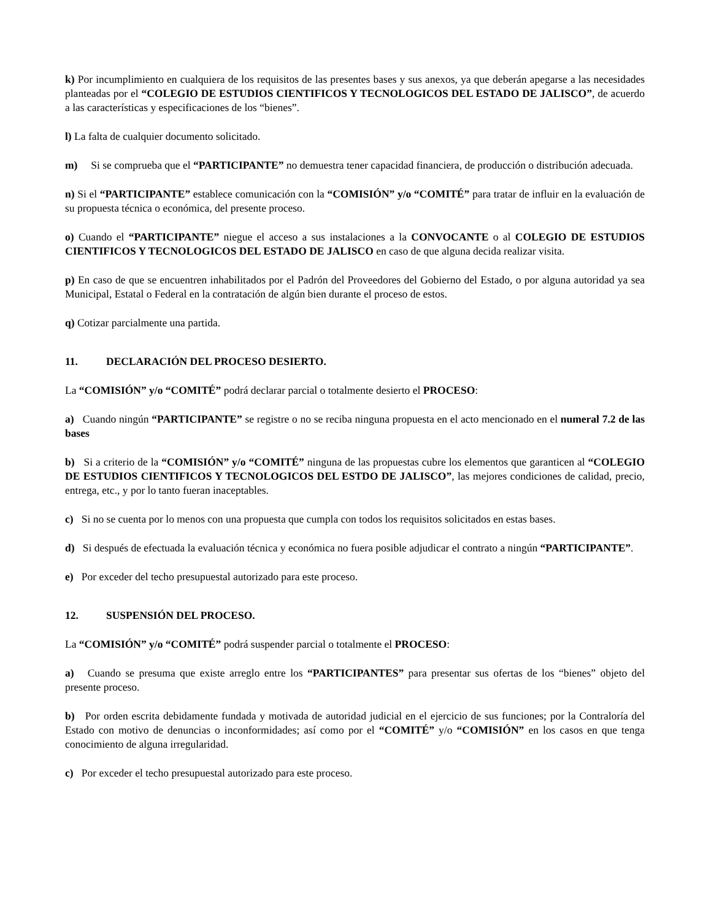k) Por incumplimiento en cualquiera de los requisitos de las presentes bases y sus anexos, ya que deberán apegarse a las necesidades planteadas por el “COLEGIO DE ESTUDIOS CIENTIFICOS Y TECNOLOGICOS DEL ESTADO DE JALISCO”, de acuerdo a las características y especificaciones de los “bienes”.
l) La falta de cualquier documento solicitado.
m) Si se comprueba que el “PARTICIPANTE” no demuestra tener capacidad financiera, de producción o distribución adecuada.
n) Si el “PARTICIPANTE” establece comunicación con la “COMISIÓN” y/o “COMITÉ” para tratar de influir en la evaluación de su propuesta técnica o económica, del presente proceso.
o) Cuando el “PARTICIPANTE” niegue el acceso a sus instalaciones a la CONVOCANTE o al COLEGIO DE ESTUDIOS CIENTIFICOS Y TECNOLOGICOS DEL ESTADO DE JALISCO en caso de que alguna decida realizar visita.
p) En caso de que se encuentren inhabilitados por el Padrón del Proveedores del Gobierno del Estado, o por alguna autoridad ya sea Municipal, Estatal o Federal en la contratación de algún bien durante el proceso de estos.
q) Cotizar parcialmente una partida.
11. DECLARACIÓN DEL PROCESO DESIERTO.
La “COMISIÓN” y/o “COMITÉ” podrá declarar parcial o totalmente desierto el PROCESO:
a) Cuando ningún “PARTICIPANTE” se registre o no se reciba ninguna propuesta en el acto mencionado en el numeral 7.2 de las bases
b) Si a criterio de la “COMISIÓN” y/o “COMITÉ” ninguna de las propuestas cubre los elementos que garanticen al “COLEGIO DE ESTUDIOS CIENTIFICOS Y TECNOLOGICOS DEL ESTDO DE JALISCO”, las mejores condiciones de calidad, precio, entrega, etc., y por lo tanto fueran inaceptables.
c) Si no se cuenta por lo menos con una propuesta que cumpla con todos los requisitos solicitados en estas bases.
d) Si después de efectuada la evaluación técnica y económica no fuera posible adjudicar el contrato a ningún “PARTICIPANTE”.
e) Por exceder del techo presupuestal autorizado para este proceso.
12. SUSPENSIÓN DEL PROCESO.
La “COMISIÓN” y/o “COMITÉ” podrá suspender parcial o totalmente el PROCESO:
a) Cuando se presuma que existe arreglo entre los “PARTICIPANTES” para presentar sus ofertas de los “bienes” objeto del presente proceso.
b) Por orden escrita debidamente fundada y motivada de autoridad judicial en el ejercicio de sus funciones; por la Contraloría del Estado con motivo de denuncias o inconformidades; así como por el “COMITÉ” y/o “COMISIÓN” en los casos en que tenga conocimiento de alguna irregularidad.
c) Por exceder el techo presupuestal autorizado para este proceso.